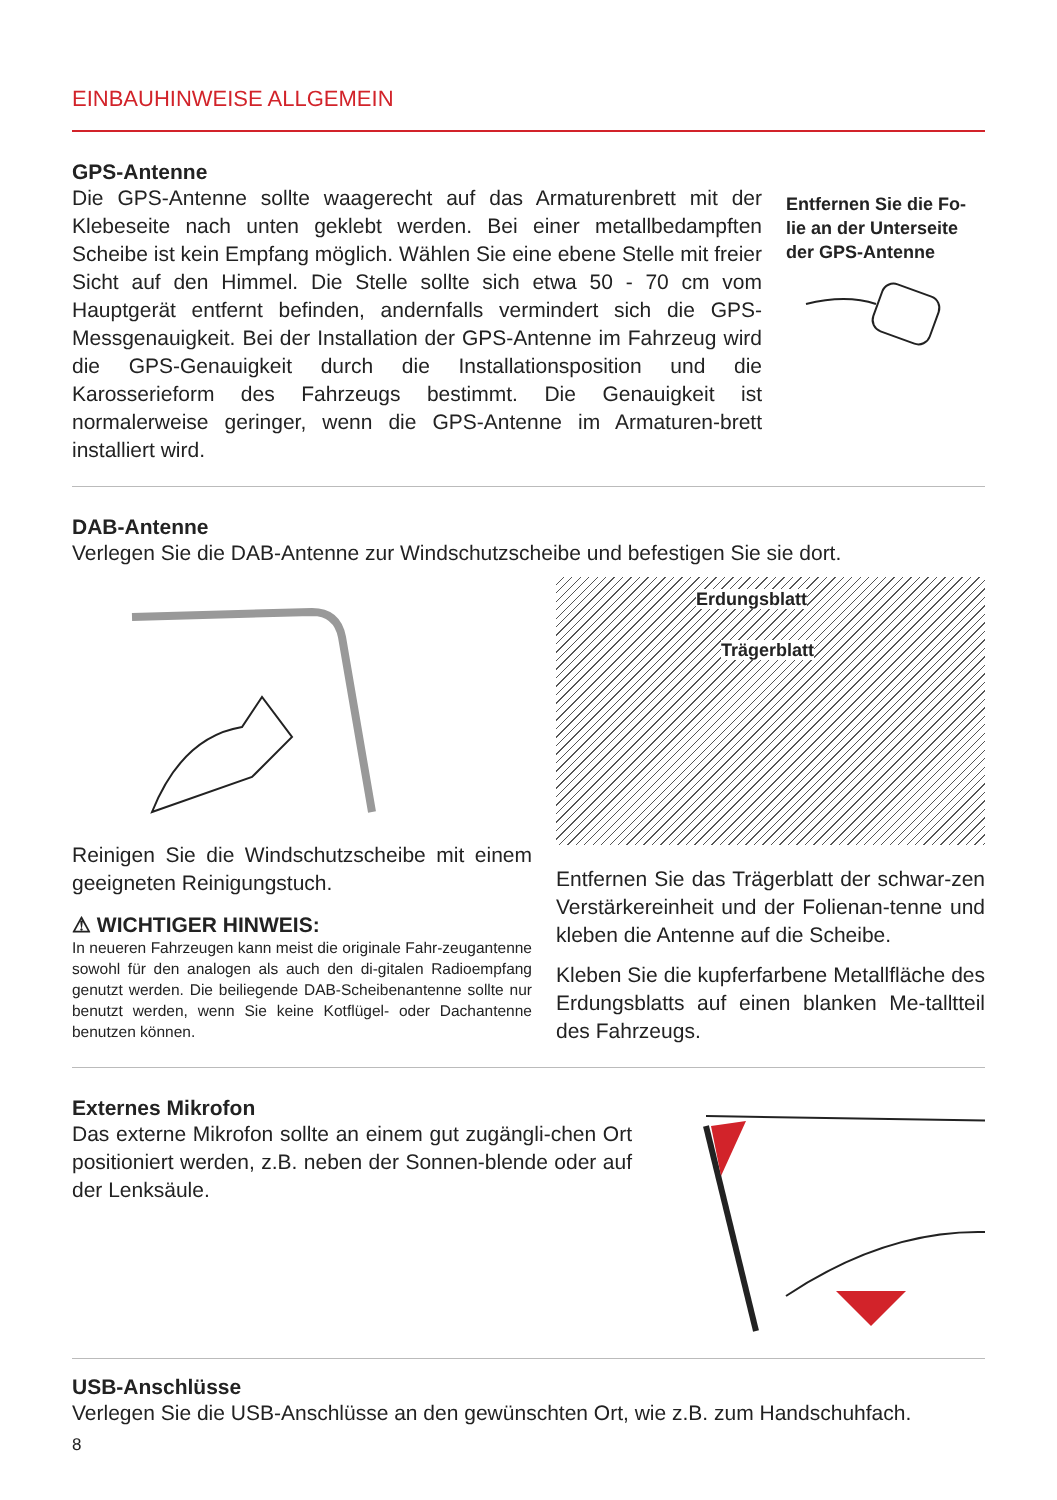EINBAUHINWEISE ALLGEMEIN
GPS-Antenne
Die GPS-Antenne sollte waagerecht auf das Armaturenbrett mit der Klebeseite nach unten geklebt werden. Bei einer metallbedampften Scheibe ist kein Empfang möglich. Wählen Sie eine ebene Stelle mit freier Sicht auf den Himmel. Die Stelle sollte sich etwa 50 - 70 cm vom Hauptgerät entfernt befinden, andernfalls vermindert sich die GPS-Messgenauigkeit. Bei der Installation der GPS-Antenne im Fahrzeug wird die GPS-Genauigkeit durch die Installationsposition und die Karosserieform des Fahrzeugs bestimmt. Die Genauigkeit ist normalerweise geringer, wenn die GPS-Antenne im Armaturen-brett installiert wird.
Entfernen Sie die Fo-lie an der Unterseite der GPS-Antenne
DAB-Antenne
Verlegen Sie die DAB-Antenne zur Windschutzscheibe und befestigen Sie sie dort.
Reinigen Sie die Windschutzscheibe mit einem geeigneten Reinigungstuch.
⚠ WICHTIGER HINWEIS:
In neueren Fahrzeugen kann meist die originale Fahr-zeugantenne sowohl für den analogen als auch den di-gitalen Radioempfang genutzt werden. Die beiliegende DAB-Scheibenantenne sollte nur benutzt werden, wenn Sie keine Kotflügel- oder Dachantenne benutzen können.
Erdungsblatt
Trägerblatt
Entfernen Sie das Trägerblatt der schwar-zen Verstärkereinheit und der Folienan-tenne und kleben die Antenne auf die Scheibe.
Kleben Sie die kupferfarbene Metallfläche des Erdungsblatts auf einen blanken Me-talltteil des Fahrzeugs.
Externes Mikrofon
Das externe Mikrofon sollte an einem gut zugängli-chen Ort positioniert werden, z.B. neben der Sonnen-blende oder auf der Lenksäule.
USB-Anschlüsse
Verlegen Sie die USB-Anschlüsse an den gewünschten Ort, wie z.B. zum Handschuhfach.
8